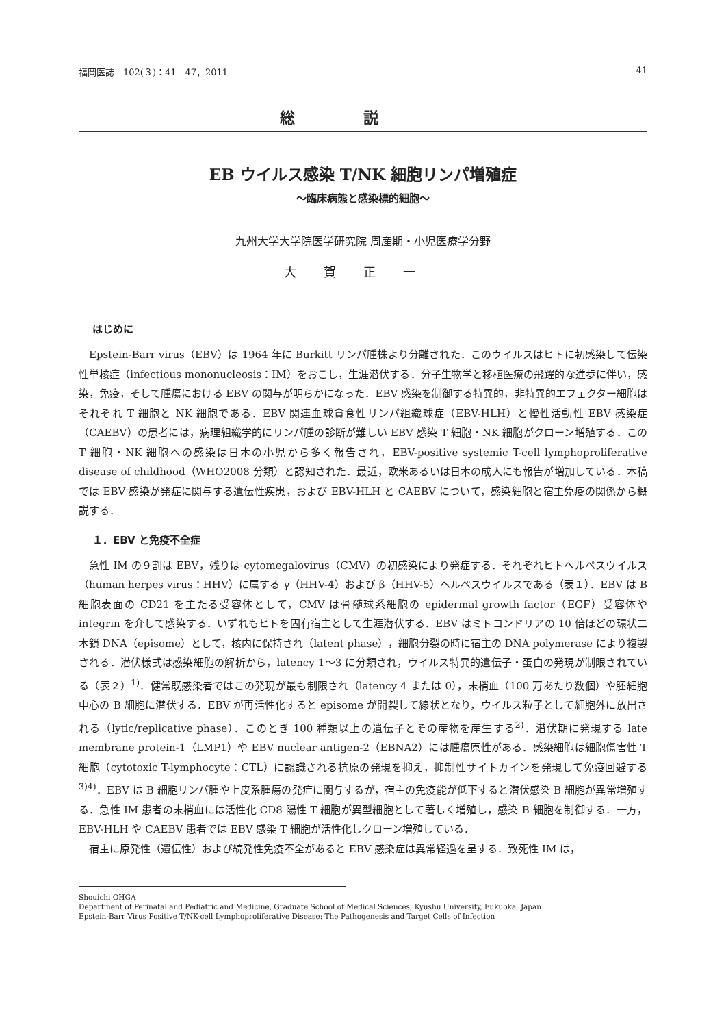福岡医誌　102(３)：41―47，2011 41
総説
EB ウイルス感染 T/NK 細胞リンパ増殖症
〜臨床病態と感染標的細胞〜
九州大学大学院医学研究院 周産期・小児医療学分野
大賀正一
はじめに
Epstein-Barr virus（EBV）は 1964 年に Burkitt リンパ腫株より分離された．このウイルスはヒトに初感染して伝染性単核症（infectious mononucleosis：IM）をおこし，生涯潜伏する．分子生物学と移植医療の飛躍的な進歩に伴い，感染，免疫，そして腫瘍における EBV の関与が明らかになった．EBV 感染を制御する特異的，非特異的エフェクター細胞はそれぞれ T 細胞と NK 細胞である．EBV 関連血球貪食性リンパ組織球症（EBV-HLH）と慢性活動性 EBV 感染症（CAEBV）の患者には，病理組織学的にリンパ腫の診断が難しい EBV 感染 T 細胞・NK 細胞がクローン増殖する．この T 細胞・NK 細胞への感染は日本の小児から多く報告され，EBV-positive systemic T-cell lymphoproliferative disease of childhood（WHO2008 分類）と認知された．最近，欧米あるいは日本の成人にも報告が増加している．本稿では EBV 感染が発症に関与する遺伝性疾患，および EBV-HLH と CAEBV について，感染細胞と宿主免疫の関係から概説する．
１．EBV と免疫不全症
急性 IM の９割は EBV，残りは cytomegalovirus（CMV）の初感染により発症する．それぞれヒトヘルペスウイルス（human herpes virus：HHV）に属する γ（HHV-4）および β（HHV-5）ヘルペスウイルスである（表１）．EBV は B 細胞表面の CD21 を主たる受容体として，CMV は骨髄球系細胞の epidermal growth factor（EGF）受容体や integrin を介して感染する．いずれもヒトを固有宿主として生涯潜伏する．EBV はミトコンドリアの 10 倍ほどの環状二本鎖 DNA（episome）として，核内に保持され（latent phase），細胞分裂の時に宿主の DNA polymerase により複製される．潜伏様式は感染細胞の解析から，latency 1〜3 に分類され，ウイルス特異的遺伝子・蛋白の発現が制限されている（表２）<sup>1)</sup>．健常既感染者ではこの発現が最も制限され（latency 4 または 0），末梢血（100 万あたり数個）や胚細胞中心の B 細胞に潜伏する．EBV が再活性化すると episome が開裂して線状となり，ウイルス粒子として細胞外に放出される（lytic/replicative phase）．このとき 100 種類以上の遺伝子とその産物を産生する<sup>2)</sup>．潜伏期に発現する late membrane protein-1（LMP1）や EBV nuclear antigen-2（EBNA2）には腫瘍原性がある．感染細胞は細胞傷害性 T 細胞（cytotoxic T-lymphocyte：CTL）に認識される抗原の発現を抑え，抑制性サイトカインを発現して免疫回避する<sup>3)4)</sup>．EBV は B 細胞リンパ腫や上皮系腫瘍の発症に関与するが，宿主の免疫能が低下すると潜伏感染 B 細胞が異常増殖する．急性 IM 患者の末梢血には活性化 CD8 陽性 T 細胞が異型細胞として著しく増殖し，感染 B 細胞を制御する．一方，EBV-HLH や CAEBV 患者では EBV 感染 T 細胞が活性化しクローン増殖している．
宿主に原発性（遺伝性）および続発性免疫不全があると EBV 感染症は異常経過を呈する．致死性 IM は，
Shouichi OHGA
Department of Perinatal and Pediatric and Medicine, Graduate School of Medical Sciences, Kyushu University, Fukuoka, Japan
Epstein-Barr Virus Positive T/NK-cell Lymphoproliferative Disease: The Pathogenesis and Target Cells of Infection